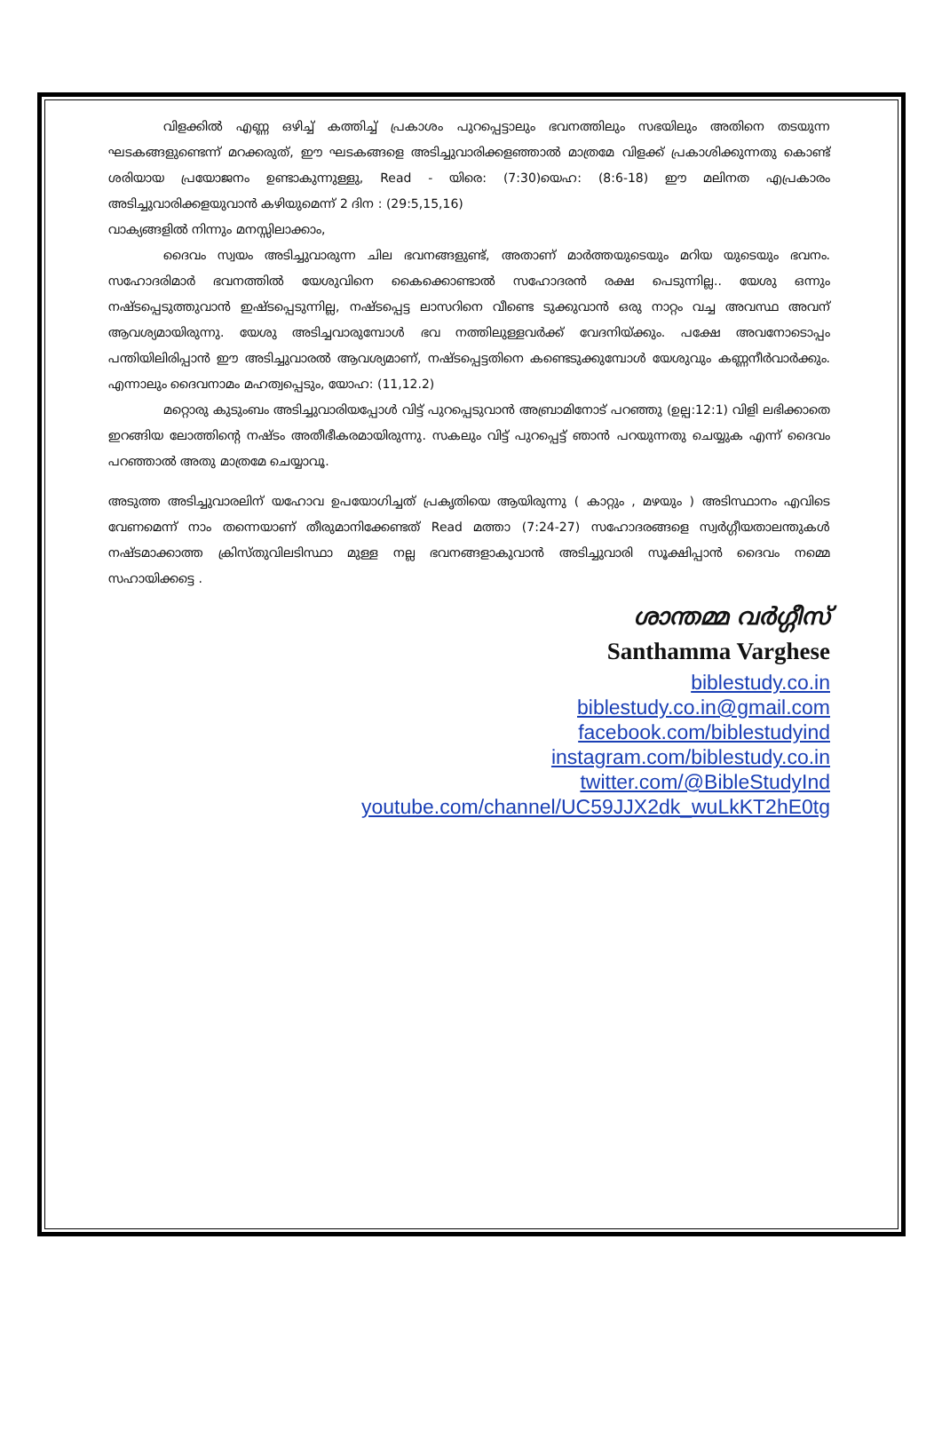വിളക്കിൽ എണ്ണ ഒഴിച്ച് കത്തിച്ച് പ്രകാശം പുറപ്പെട്ടാലും ഭവനത്തിലും സഭയിലും അതിനെ തടയുന്ന ഘടകങ്ങളുണ്ടെന്ന് മറക്കരുത്, ഈ ഘടകങ്ങളെ അടിച്ചുവാരിക്കളഞ്ഞാൽ മാത്രമേ വിളക്ക് പ്രകാശിക്കുന്നതു കൊണ്ട് ശരിയായ പ്രയോജനം ഉണ്ടാകുന്നുള്ളു, Read - യിരെ: (7:30)യെഹ: (8:6-18) ഈ മലിനത എപ്രകാരം അടിച്ചുവാരിക്കളയുവാൻ കഴിയുമെന്ന് 2 ദിന : (29:5,15,16)
വാക്യങ്ങളിൽ നിന്നും മനസ്സിലാക്കാം,
ദൈവം സ്വയം അടിച്ചുവാരുന്ന ചില ഭവനങ്ങളുണ്ട്, അതാണ് മാർത്തയുടെയും മറിയ യുടെയും ഭവനം. സഹോദരിമാർ ഭവനത്തിൽ യേശുവിനെ കൈക്കൊണ്ടാൽ സഹോദരൻ രക്ഷ പെടുന്നില്ല.. യേശു ഒന്നും നഷ്ടപ്പെടുത്തുവാൻ ഇഷ്ടപ്പെടുന്നില്ല, നഷ്ടപ്പെട്ട ലാസറിനെ വീണ്ടെ ടുക്കുവാൻ ഒരു നാറ്റം വച്ച അവസ്ഥ അവന് ആവശ്യമായിരുന്നു. യേശു അടിച്ചവാരുമ്പോൾ ഭവ നത്തിലുള്ളവർക്ക് വേദനിയ്ക്കും. പക്ഷേ അവനോടൊപ്പം പന്തിയിലിരിപ്പാൻ ഈ അടിച്ചുവാരൽ ആവശ്യമാണ്, നഷ്ടപ്പെട്ടതിനെ കണ്ടെടുക്കുമ്പോൾ യേശുവും കണ്ണനീർവാർക്കും. എന്നാലും ദൈവനാമം മഹത്വപ്പെടും, യോഹ: (11,12.2)
മറ്റൊരു കുടുംബം അടിച്ചുവാരിയപ്പോൾ വിട്ട് പുറപ്പെടുവാൻ അബ്രാമിനോട് പറഞ്ഞു (ഉല്പ:12:1) വിളി ലഭിക്കാതെ ഇറങ്ങിയ ലോത്തിന്റെ നഷ്ടം അതീഭീകരമായിരുന്നു. സകലും വിട്ട് പുറപ്പെട്ട് ഞാൻ പറയുന്നതു ചെയ്യുക എന്ന് ദൈവം പറഞ്ഞാൽ അതു മാത്രമേ ചെയ്യാവൂ.
അടുത്ത അടിച്ചുവാരലിന് യഹോവ ഉപയോഗിച്ചത് പ്രകൃതിയെ ആയിരുന്നു ( കാറ്റും , മഴയും ) അടിസ്ഥാനം എവിടെ വേണമെന്ന് നാം തന്നെയാണ് തീരുമാനിക്കേണ്ടത് Read മത്താ (7:24-27) സഹോദരങ്ങളെ സ്വർഗ്ഗീയതാലന്തുകൾ നഷ്ടമാക്കാത്ത ക്രിസ്തുവിലടിസ്ഥാ മുള്ള നല്ല ഭവനങ്ങളാകുവാൻ അടിച്ചുവാരി സൂക്ഷിപ്പാൻ ദൈവം നമ്മെ സഹായിക്കട്ടെ .
ശാന്തമ്മ വർഗ്ഗീസ്
Santhamma Varghese
biblestudy.co.in
biblestudy.co.in@gmail.com
facebook.com/biblestudyind
instagram.com/biblestudy.co.in
twitter.com/@BibleStudyInd
youtube.com/channel/UC59JJX2dk_wuLkKT2hE0tg